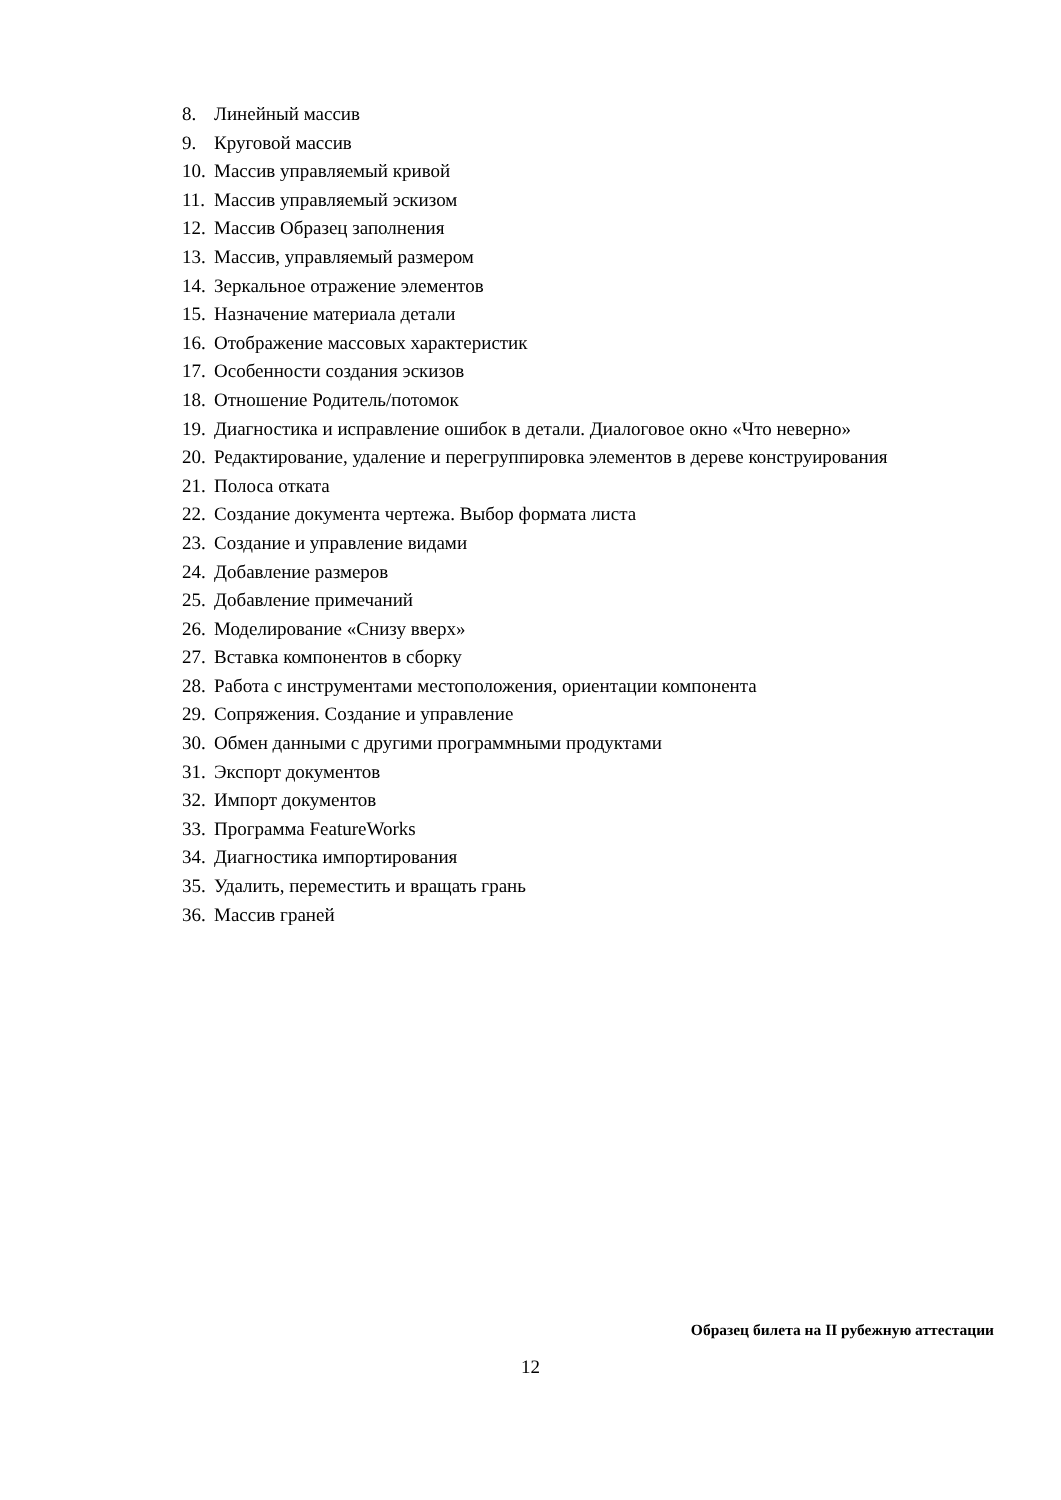8. Линейный массив
9. Круговой массив
10. Массив управляемый кривой
11. Массив управляемый эскизом
12. Массив Образец заполнения
13. Массив, управляемый размером
14. Зеркальное отражение элементов
15. Назначение материала детали
16. Отображение массовых характеристик
17. Особенности создания эскизов
18. Отношение Родитель/потомок
19. Диагностика и исправление ошибок в детали. Диалоговое окно «Что неверно»
20. Редактирование, удаление и перегруппировка элементов в дереве конструирования
21. Полоса отката
22. Создание документа чертежа. Выбор формата листа
23. Создание и управление видами
24. Добавление размеров
25. Добавление примечаний
26. Моделирование «Снизу вверх»
27. Вставка компонентов в сборку
28. Работа с инструментами местоположения, ориентации компонента
29. Сопряжения. Создание и управление
30. Обмен данными с другими программными продуктами
31. Экспорт документов
32. Импорт документов
33. Программа FeatureWorks
34. Диагностика импортирования
35. Удалить, переместить и вращать грань
36. Массив граней
Образец билета на II рубежную аттестации
12